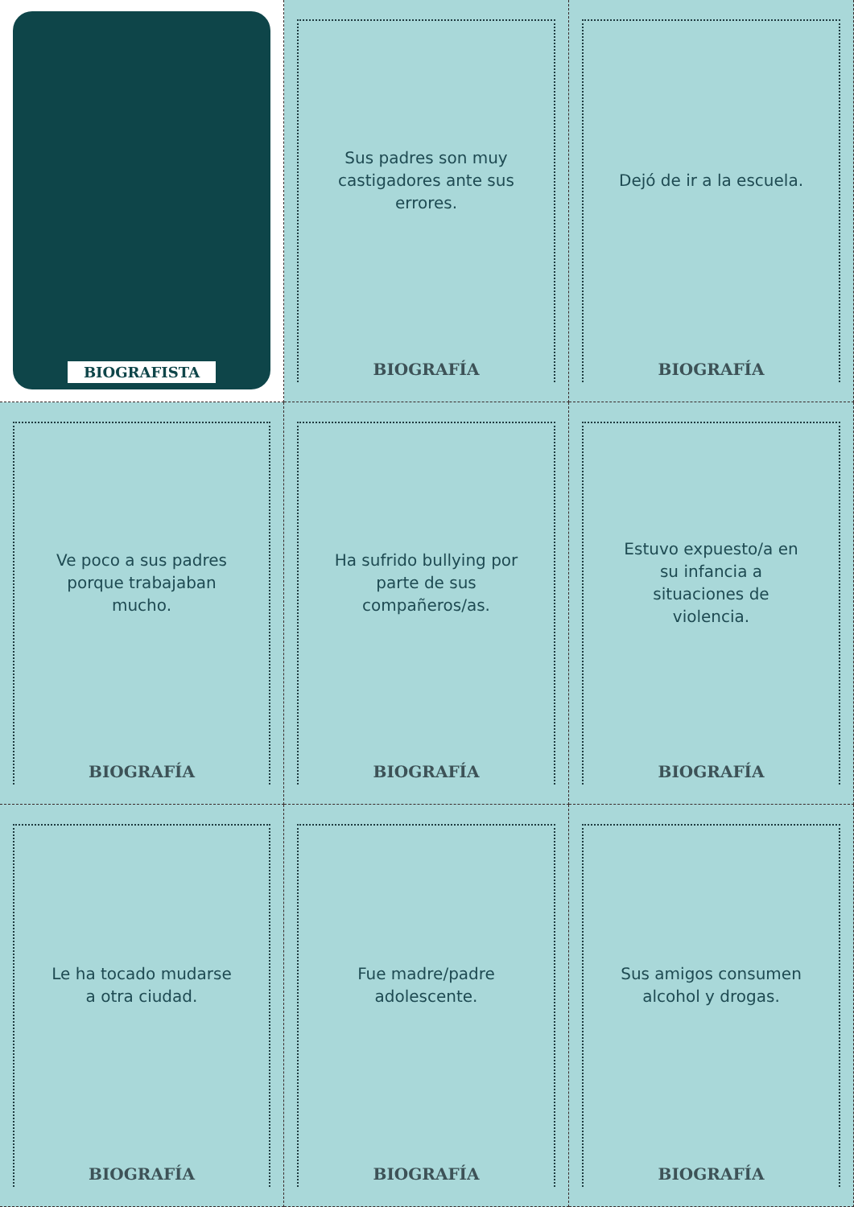BIOGRAFISTA
Sus padres son muy castigadores ante sus errores.
BIOGRAFÍA
Dejó de ir a la escuela.
BIOGRAFÍA
Ve poco a sus padres porque trabajaban mucho.
BIOGRAFÍA
Ha sufrido bullying por parte de sus compañeros/as.
BIOGRAFÍA
Estuvo expuesto/a en su infancia a situaciones de violencia.
BIOGRAFÍA
Le ha tocado mudarse a otra ciudad.
BIOGRAFÍA
Fue madre/padre adolescente.
BIOGRAFÍA
Sus amigos consumen alcohol y drogas.
BIOGRAFÍA